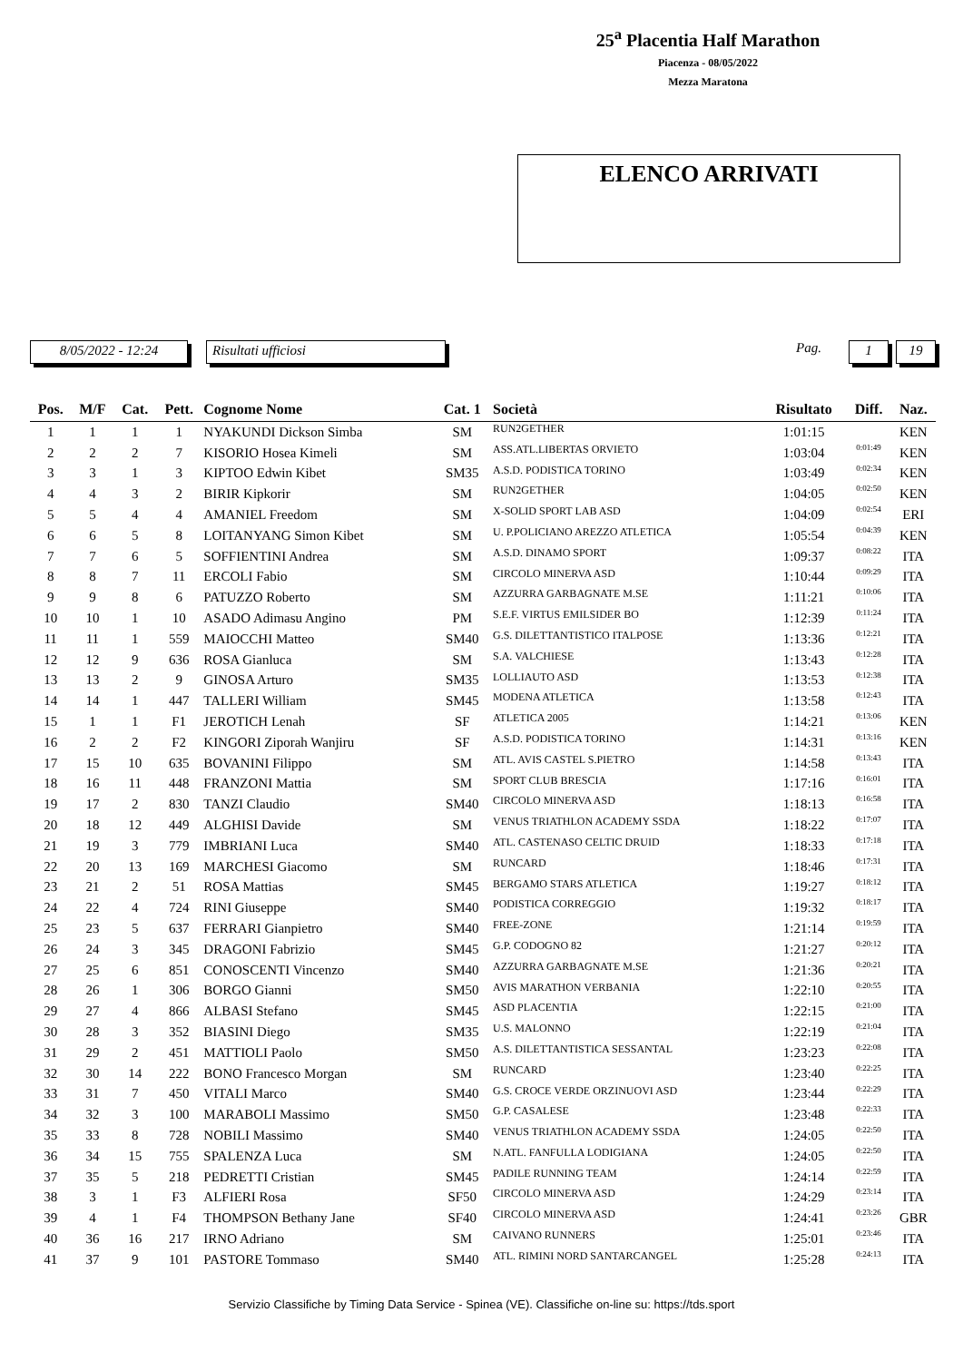25<sup>a</sup> Placentia Half Marathon
Piacenza - 08/05/2022
Mezza Maratona
ELENCO ARRIVATI
8/05/2022 - 12:24 Risultati ufficiosi
Pag.
1 19
| Pos. | M/F | Cat. | Pett. | Cognome Nome | Cat. 1 | Società | Risultato | Diff. | Naz. |
| --- | --- | --- | --- | --- | --- | --- | --- | --- | --- |
| 1 | 1 | 1 | 1 | NYAKUNDI Dickson Simba | SM | RUN2GETHER | 1:01:15 | | KEN |
| 2 | 2 | 2 | 7 | KISORIO Hosea Kimeli | SM | ASS.ATL.LIBERTAS ORVIETO | 1:03:04 | 0:01:49 | KEN |
| 3 | 3 | 1 | 3 | KIPTOO Edwin Kibet | SM35 | A.S.D. PODISTICA TORINO | 1:03:49 | 0:02:34 | KEN |
| 4 | 4 | 3 | 2 | BIRIR Kipkorir | SM | RUN2GETHER | 1:04:05 | 0:02:50 | KEN |
| 5 | 5 | 4 | 4 | AMANIEL Freedom | SM | X-SOLID SPORT LAB ASD | 1:04:09 | 0:02:54 | ERI |
| 6 | 6 | 5 | 8 | LOITANYANG Simon Kibet | SM | U. P.POLICIANO AREZZO ATLETICA | 1:05:54 | 0:04:39 | KEN |
| 7 | 7 | 6 | 5 | SOFFIENTINI Andrea | SM | A.S.D. DINAMO SPORT | 1:09:37 | 0:08:22 | ITA |
| 8 | 8 | 7 | 11 | ERCOLI Fabio | SM | CIRCOLO MINERVA ASD | 1:10:44 | 0:09:29 | ITA |
| 9 | 9 | 8 | 6 | PATUZZO Roberto | SM | AZZURRA GARBAGNATE M.SE | 1:11:21 | 0:10:06 | ITA |
| 10 | 10 | 1 | 10 | ASADO Adimasu Angino | PM | S.E.F. VIRTUS EMILSIDER BO | 1:12:39 | 0:11:24 | ITA |
| 11 | 11 | 1 | 559 | MAIOCCHI Matteo | SM40 | G.S. DILETTANTISTICO ITALPOSE | 1:13:36 | 0:12:21 | ITA |
| 12 | 12 | 9 | 636 | ROSA Gianluca | SM | S.A. VALCHIESE | 1:13:43 | 0:12:28 | ITA |
| 13 | 13 | 2 | 9 | GINOSA Arturo | SM35 | LOLLIAUTO ASD | 1:13:53 | 0:12:38 | ITA |
| 14 | 14 | 1 | 447 | TALLERI William | SM45 | MODENA ATLETICA | 1:13:58 | 0:12:43 | ITA |
| 15 | 1 | 1 | F1 | JEROTICH Lenah | SF | ATLETICA 2005 | 1:14:21 | 0:13:06 | KEN |
| 16 | 2 | 2 | F2 | KINGORI Ziporah Wanjiru | SF | A.S.D. PODISTICA TORINO | 1:14:31 | 0:13:16 | KEN |
| 17 | 15 | 10 | 635 | BOVANINI Filippo | SM | ATL. AVIS CASTEL S.PIETRO | 1:14:58 | 0:13:43 | ITA |
| 18 | 16 | 11 | 448 | FRANZONI Mattia | SM | SPORT CLUB BRESCIA | 1:17:16 | 0:16:01 | ITA |
| 19 | 17 | 2 | 830 | TANZI Claudio | SM40 | CIRCOLO MINERVA ASD | 1:18:13 | 0:16:58 | ITA |
| 20 | 18 | 12 | 449 | ALGHISI Davide | SM | VENUS TRIATHLON ACADEMY SSDA | 1:18:22 | 0:17:07 | ITA |
| 21 | 19 | 3 | 779 | IMBRIANI Luca | SM40 | ATL. CASTENASO CELTIC DRUID | 1:18:33 | 0:17:18 | ITA |
| 22 | 20 | 13 | 169 | MARCHESI Giacomo | SM | RUNCARD | 1:18:46 | 0:17:31 | ITA |
| 23 | 21 | 2 | 51 | ROSA Mattias | SM45 | BERGAMO STARS ATLETICA | 1:19:27 | 0:18:12 | ITA |
| 24 | 22 | 4 | 724 | RINI Giuseppe | SM40 | PODISTICA CORREGGIO | 1:19:32 | 0:18:17 | ITA |
| 25 | 23 | 5 | 637 | FERRARI Gianpietro | SM40 | FREE-ZONE | 1:21:14 | 0:19:59 | ITA |
| 26 | 24 | 3 | 345 | DRAGONI Fabrizio | SM45 | G.P. CODOGNO 82 | 1:21:27 | 0:20:12 | ITA |
| 27 | 25 | 6 | 851 | CONOSCENTI Vincenzo | SM40 | AZZURRA GARBAGNATE M.SE | 1:21:36 | 0:20:21 | ITA |
| 28 | 26 | 1 | 306 | BORGO Gianni | SM50 | AVIS MARATHON VERBANIA | 1:22:10 | 0:20:55 | ITA |
| 29 | 27 | 4 | 866 | ALBASI Stefano | SM45 | ASD PLACENTIA | 1:22:15 | 0:21:00 | ITA |
| 30 | 28 | 3 | 352 | BIASINI Diego | SM35 | U.S. MALONNO | 1:22:19 | 0:21:04 | ITA |
| 31 | 29 | 2 | 451 | MATTIOLI Paolo | SM50 | A.S. DILETTANTISTICA SESSANTAL | 1:23:23 | 0:22:08 | ITA |
| 32 | 30 | 14 | 222 | BONO Francesco Morgan | SM | RUNCARD | 1:23:40 | 0:22:25 | ITA |
| 33 | 31 | 7 | 450 | VITALI Marco | SM40 | G.S. CROCE VERDE ORZINUOVI ASD | 1:23:44 | 0:22:29 | ITA |
| 34 | 32 | 3 | 100 | MARABOLI Massimo | SM50 | G.P. CASALESE | 1:23:48 | 0:22:33 | ITA |
| 35 | 33 | 8 | 728 | NOBILI Massimo | SM40 | VENUS TRIATHLON ACADEMY SSDA | 1:24:05 | 0:22:50 | ITA |
| 36 | 34 | 15 | 755 | SPALENZA Luca | SM | N.ATL. FANFULLA LODIGIANA | 1:24:05 | 0:22:50 | ITA |
| 37 | 35 | 5 | 218 | PEDRETTI Cristian | SM45 | PADILE RUNNING TEAM | 1:24:14 | 0:22:59 | ITA |
| 38 | 3 | 1 | F3 | ALFIERI Rosa | SF50 | CIRCOLO MINERVA ASD | 1:24:29 | 0:23:14 | ITA |
| 39 | 4 | 1 | F4 | THOMPSON Bethany Jane | SF40 | CIRCOLO MINERVA ASD | 1:24:41 | 0:23:26 | GBR |
| 40 | 36 | 16 | 217 | IRNO Adriano | SM | CAIVANO RUNNERS | 1:25:01 | 0:23:46 | ITA |
| 41 | 37 | 9 | 101 | PASTORE Tommaso | SM40 | ATL. RIMINI NORD SANTARCANGEL | 1:25:28 | 0:24:13 | ITA |
Servizio Classifiche by Timing Data Service - Spinea (VE). Classifiche on-line su: https://tds.sport